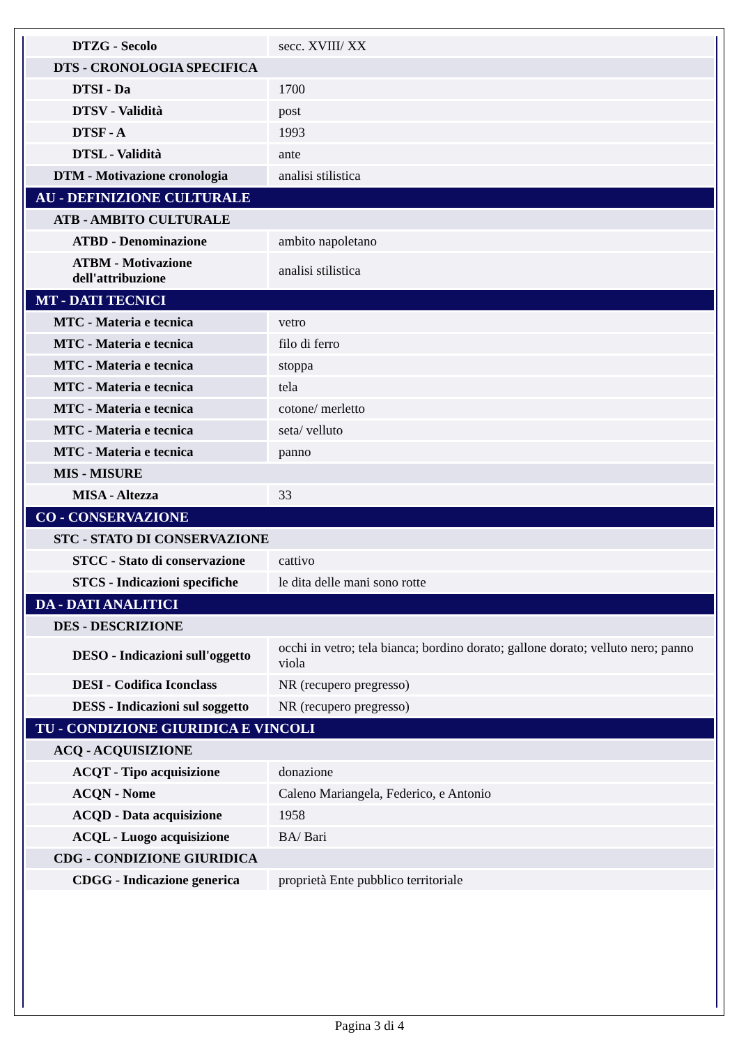| DTZG - Secolo | secc. XVIII/ XX |
| DTS - CRONOLOGIA SPECIFICA | |
| DTSI - Da | 1700 |
| DTSV - Validità | post |
| DTSF - A | 1993 |
| DTSL - Validità | ante |
| DTM - Motivazione cronologia | analisi stilistica |
| AU - DEFINIZIONE CULTURALE | |
| ATB - AMBITO CULTURALE | |
| ATBD - Denominazione | ambito napoletano |
| ATBM - Motivazione dell'attribuzione | analisi stilistica |
| MT - DATI TECNICI | |
| MTC - Materia e tecnica | vetro |
| MTC - Materia e tecnica | filo di ferro |
| MTC - Materia e tecnica | stoppa |
| MTC - Materia e tecnica | tela |
| MTC - Materia e tecnica | cotone/ merletto |
| MTC - Materia e tecnica | seta/ velluto |
| MTC - Materia e tecnica | panno |
| MIS - MISURE | |
| MISA - Altezza | 33 |
| CO - CONSERVAZIONE | |
| STC - STATO DI CONSERVAZIONE | |
| STCC - Stato di conservazione | cattivo |
| STCS - Indicazioni specifiche | le dita delle mani sono rotte |
| DA - DATI ANALITICI | |
| DES - DESCRIZIONE | |
| DESO - Indicazioni sull'oggetto | occhi in vetro; tela bianca; bordino dorato; gallone dorato; velluto nero; panno viola |
| DESI - Codifica Iconclass | NR (recupero pregresso) |
| DESS - Indicazioni sul soggetto | NR (recupero pregresso) |
| TU - CONDIZIONE GIURIDICA E VINCOLI | |
| ACQ - ACQUISIZIONE | |
| ACQT - Tipo acquisizione | donazione |
| ACQN - Nome | Caleno Mariangela, Federico, e Antonio |
| ACQD - Data acquisizione | 1958 |
| ACQL - Luogo acquisizione | BA/ Bari |
| CDG - CONDIZIONE GIURIDICA | |
| CDGG - Indicazione generica | proprietà Ente pubblico territoriale |
Pagina 3 di 4